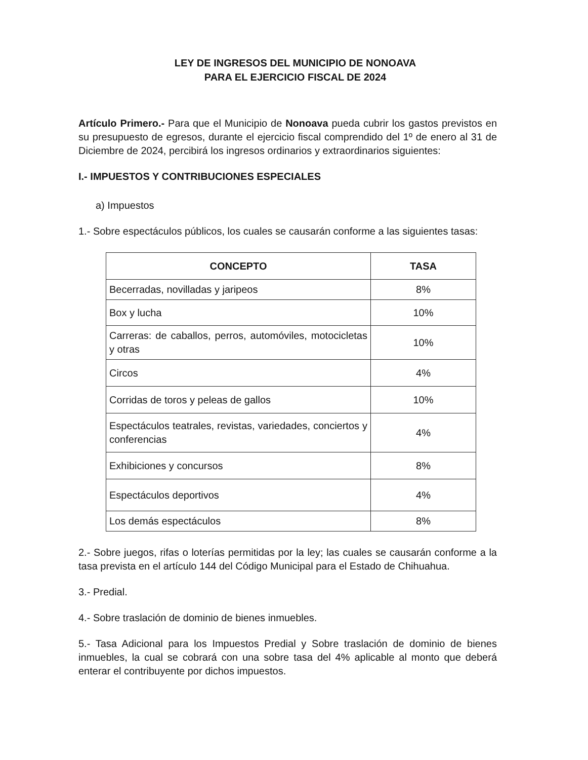LEY DE INGRESOS DEL MUNICIPIO DE NONOAVA
PARA EL EJERCICIO FISCAL DE 2024
Artículo Primero.- Para que el Municipio de Nonoava pueda cubrir los gastos previstos en su presupuesto de egresos, durante el ejercicio fiscal comprendido del 1º de enero al 31 de Diciembre de 2024, percibirá los ingresos ordinarios y extraordinarios siguientes:
I.- IMPUESTOS Y CONTRIBUCIONES ESPECIALES
a) Impuestos
1.- Sobre espectáculos públicos, los cuales se causarán conforme a las siguientes tasas:
| CONCEPTO | TASA |
| --- | --- |
| Becerradas, novilladas y jaripeos | 8% |
| Box y lucha | 10% |
| Carreras: de caballos, perros, automóviles, motocicletas y otras | 10% |
| Circos | 4% |
| Corridas de toros y peleas de gallos | 10% |
| Espectáculos teatrales, revistas, variedades, conciertos y conferencias | 4% |
| Exhibiciones y concursos | 8% |
| Espectáculos deportivos | 4% |
| Los demás espectáculos | 8% |
2.- Sobre juegos, rifas o loterías permitidas por la ley; las cuales se causarán conforme a la tasa prevista en el artículo 144 del Código Municipal para el Estado de Chihuahua.
3.- Predial.
4.- Sobre traslación de dominio de bienes inmuebles.
5.- Tasa Adicional para los Impuestos Predial y Sobre traslación de dominio de bienes inmuebles, la cual se cobrará con una sobre tasa del 4% aplicable al monto que deberá enterar el contribuyente por dichos impuestos.